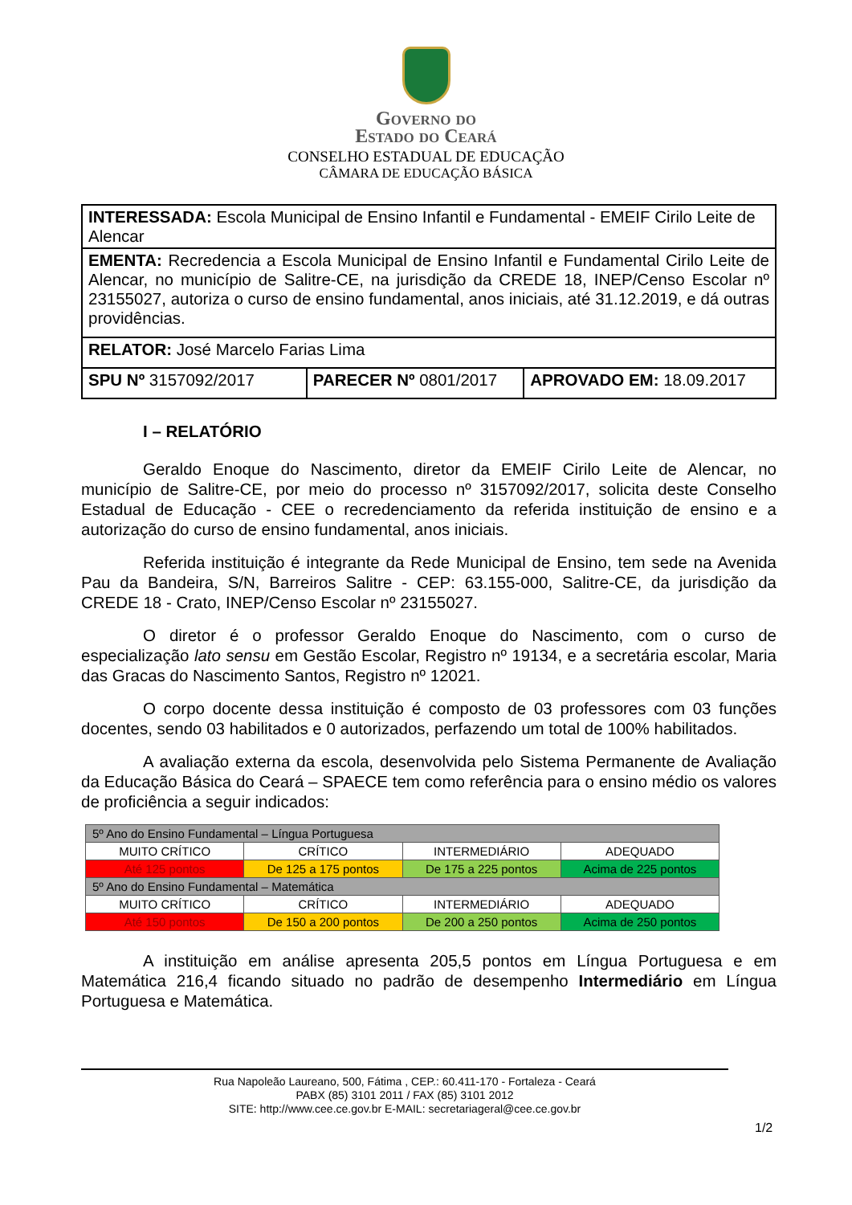Governo do
Estado do Ceará
CONSELHO ESTADUAL DE EDUCAÇÃO
CÂMARA DE EDUCAÇÃO BÁSICA
| INTERESSADA: Escola Municipal de Ensino Infantil e Fundamental - EMEIF Cirilo Leite de Alencar | | |
| EMENTA: Recredencia a Escola Municipal de Ensino Infantil e Fundamental Cirilo Leite de Alencar, no município de Salitre-CE, na jurisdição da CREDE 18, INEP/Censo Escolar nº 23155027, autoriza o curso de ensino fundamental, anos iniciais, até 31.12.2019, e dá outras providências. | | |
| RELATOR: José Marcelo Farias Lima | | |
| SPU Nº 3157092/2017 | PARECER Nº 0801/2017 | APROVADO EM: 18.09.2017 |
I – RELATÓRIO
Geraldo Enoque do Nascimento, diretor da EMEIF Cirilo Leite de Alencar, no município de Salitre-CE, por meio do processo nº 3157092/2017, solicita deste Conselho Estadual de Educação - CEE o recredenciamento da referida instituição de ensino e a autorização do curso de ensino fundamental, anos iniciais.
Referida instituição é integrante da Rede Municipal de Ensino, tem sede na Avenida Pau da Bandeira, S/N, Barreiros Salitre - CEP: 63.155-000, Salitre-CE, da jurisdição da CREDE 18 - Crato, INEP/Censo Escolar nº 23155027.
O diretor é o professor Geraldo Enoque do Nascimento, com o curso de especialização lato sensu em Gestão Escolar, Registro nº 19134, e a secretária escolar, Maria das Gracas do Nascimento Santos, Registro nº 12021.
O corpo docente dessa instituição é composto de 03 professores com 03 funções docentes, sendo 03 habilitados e 0 autorizados, perfazendo um total de 100% habilitados.
A avaliação externa da escola, desenvolvida pelo Sistema Permanente de Avaliação da Educação Básica do Ceará – SPAECE tem como referência para o ensino médio os valores de proficiência a seguir indicados:
| 5º Ano do Ensino Fundamental – Língua Portuguesa | | | |
| MUITO CRÍTICO | CRÍTICO | INTERMEDIÁRIO | ADEQUADO |
| Até 125 pontos | De 125 a 175 pontos | De 175 a 225 pontos | Acima de 225 pontos |
| 5º Ano do Ensino Fundamental – Matemática | | | |
| MUITO CRÍTICO | CRÍTICO | INTERMEDIÁRIO | ADEQUADO |
| Até 150 pontos | De 150 a 200 pontos | De 200 a 250 pontos | Acima de 250 pontos |
A instituição em análise apresenta 205,5 pontos em Língua Portuguesa e em Matemática 216,4 ficando situado no padrão de desempenho Intermediário em Língua Portuguesa e Matemática.
Rua Napoleão Laureano, 500, Fátima , CEP.: 60.411-170 - Fortaleza - Ceará
PABX (85) 3101 2011 / FAX (85) 3101 2012
SITE: http://www.cee.ce.gov.br E-MAIL: secretariageral@cee.ce.gov.br
1/2